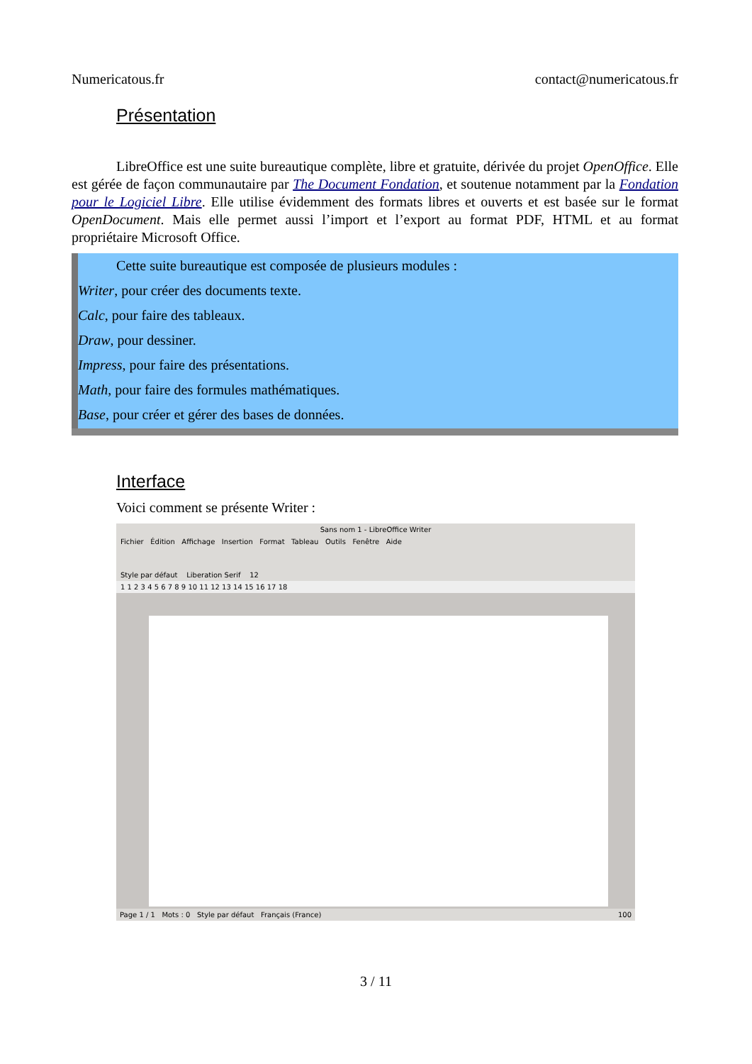Numericatous.fr contact@numericatous.fr
Présentation
LibreOffice est une suite bureautique complète, libre et gratuite, dérivée du projet OpenOffice. Elle est gérée de façon communautaire par The Document Fondation, et soutenue notamment par la Fondation pour le Logiciel Libre. Elle utilise évidemment des formats libres et ouverts et est basée sur le format OpenDocument. Mais elle permet aussi l’import et l’export au format PDF, HTML et au format propriétaire Microsoft Office.
Cette suite bureautique est composée de plusieurs modules :
Writer, pour créer des documents texte.
Calc, pour faire des tableaux.
Draw, pour dessiner.
Impress, pour faire des présentations.
Math, pour faire des formules mathématiques.
Base, pour créer et gérer des bases de données.
Interface
Voici comment se présente Writer :
Sans nom 1 - LibreOffice Writer
Fichier Édition Affichage Insertion Format Tableau Outils Fenêtre Aide
Style par défaut Liberation Serif 12
1 1 2 3 4 5 6 7 8 9 10 11 12 13 14 15 16 17 18
Page 1 / 1 Mots : 0 Style par défaut Français (France) 100
3 / 11